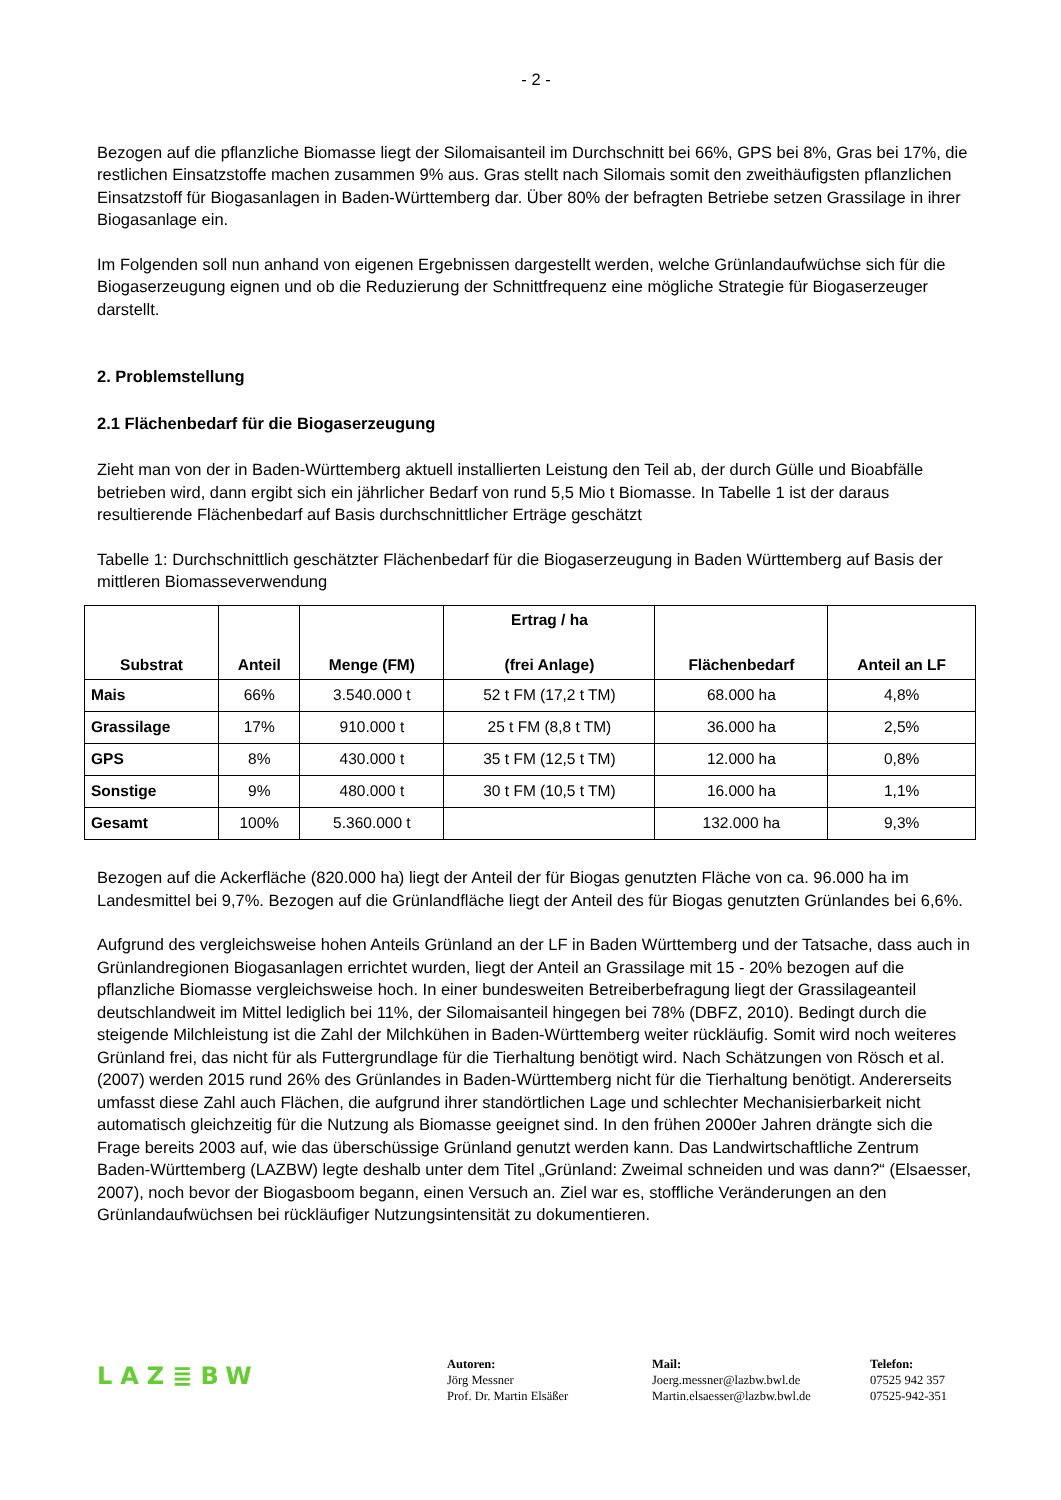- 2 -
Bezogen auf die pflanzliche Biomasse liegt der Silomaisanteil im Durchschnitt bei 66%, GPS bei 8%, Gras bei 17%, die restlichen Einsatzstoffe machen zusammen 9% aus. Gras stellt nach Silomais somit den zweithäufigsten pflanzlichen Einsatzstoff für Biogasanlagen in Baden-Württemberg dar. Über 80% der befragten Betriebe setzen Grassilage in ihrer Biogasanlage ein.
Im Folgenden soll nun anhand von eigenen Ergebnissen dargestellt werden, welche Grünlandaufwüchse sich für die Biogaserzeugung eignen und ob die Reduzierung der Schnittfrequenz eine mögliche Strategie für Biogaserzeuger darstellt.
2. Problemstellung
2.1 Flächenbedarf für die Biogaserzeugung
Zieht man von der in Baden-Württemberg aktuell installierten Leistung den Teil ab, der durch Gülle und Bioabfälle betrieben wird, dann ergibt sich ein jährlicher Bedarf von rund 5,5 Mio t Biomasse. In Tabelle 1 ist der daraus resultierende Flächenbedarf auf Basis durchschnittlicher Erträge geschätzt
Tabelle 1: Durchschnittlich geschätzter Flächenbedarf für die Biogaserzeugung in Baden Württemberg auf Basis der mittleren Biomasseverwendung
| Substrat | Anteil | Menge (FM) | Ertrag / ha (frei Anlage) | Flächenbedarf | Anteil an LF |
| --- | --- | --- | --- | --- | --- |
| Mais | 66% | 3.540.000 t | 52 t FM (17,2 t TM) | 68.000 ha | 4,8% |
| Grassilage | 17% | 910.000 t | 25 t FM (8,8 t TM) | 36.000 ha | 2,5% |
| GPS | 8% | 430.000 t | 35 t FM (12,5 t TM) | 12.000 ha | 0,8% |
| Sonstige | 9% | 480.000 t | 30 t FM (10,5 t TM) | 16.000 ha | 1,1% |
| Gesamt | 100% | 5.360.000 t | | 132.000 ha | 9,3% |
Bezogen auf die Ackerfläche (820.000 ha) liegt der Anteil der für Biogas genutzten Fläche von ca. 96.000 ha im Landesmittel bei 9,7%. Bezogen auf die Grünlandfläche liegt der Anteil des für Biogas genutzten Grünlandes bei 6,6%.
Aufgrund des vergleichsweise hohen Anteils Grünland an der LF in Baden Württemberg und der Tatsache, dass auch in Grünlandregionen Biogasanlagen errichtet wurden, liegt der Anteil an Grassilage mit 15 - 20% bezogen auf die pflanzliche Biomasse vergleichsweise hoch. In einer bundesweiten Betreiberbefragung liegt der Grassilageanteil deutschlandweit im Mittel lediglich bei 11%, der Silomaisanteil hingegen bei 78% (DBFZ, 2010). Bedingt durch die steigende Milchleistung ist die Zahl der Milchkühen in Baden-Württemberg weiter rückläufig. Somit wird noch weiteres Grünland frei, das nicht für als Futtergrundlage für die Tierhaltung benötigt wird. Nach Schätzungen von Rösch et al. (2007) werden 2015 rund 26% des Grünlandes in Baden-Württemberg nicht für die Tierhaltung benötigt. Andererseits umfasst diese Zahl auch Flächen, die aufgrund ihrer standörtlichen Lage und schlechter Mechanisierbarkeit nicht automatisch gleichzeitig für die Nutzung als Biomasse geeignet sind. In den frühen 2000er Jahren drängte sich die Frage bereits 2003 auf, wie das überschüssige Grünland genutzt werden kann. Das Landwirtschaftliche Zentrum Baden-Württemberg (LAZBW) legte deshalb unter dem Titel „Grünland: Zweimal schneiden und was dann?“ (Elsaesser, 2007), noch bevor der Biogasboom begann, einen Versuch an. Ziel war es, stoffliche Veränderungen an den Grünlandaufwüchsen bei rückläufiger Nutzungsintensität zu dokumentieren.
LAZ≣BW
Autoren:
Jörg Messner
Prof. Dr. Martin Elsäßer
Mail:
Joerg.messner@lazbw.bwl.de
Martin.elsaesser@lazbw.bwl.de
Telefon:
07525 942 357
07525-942-351